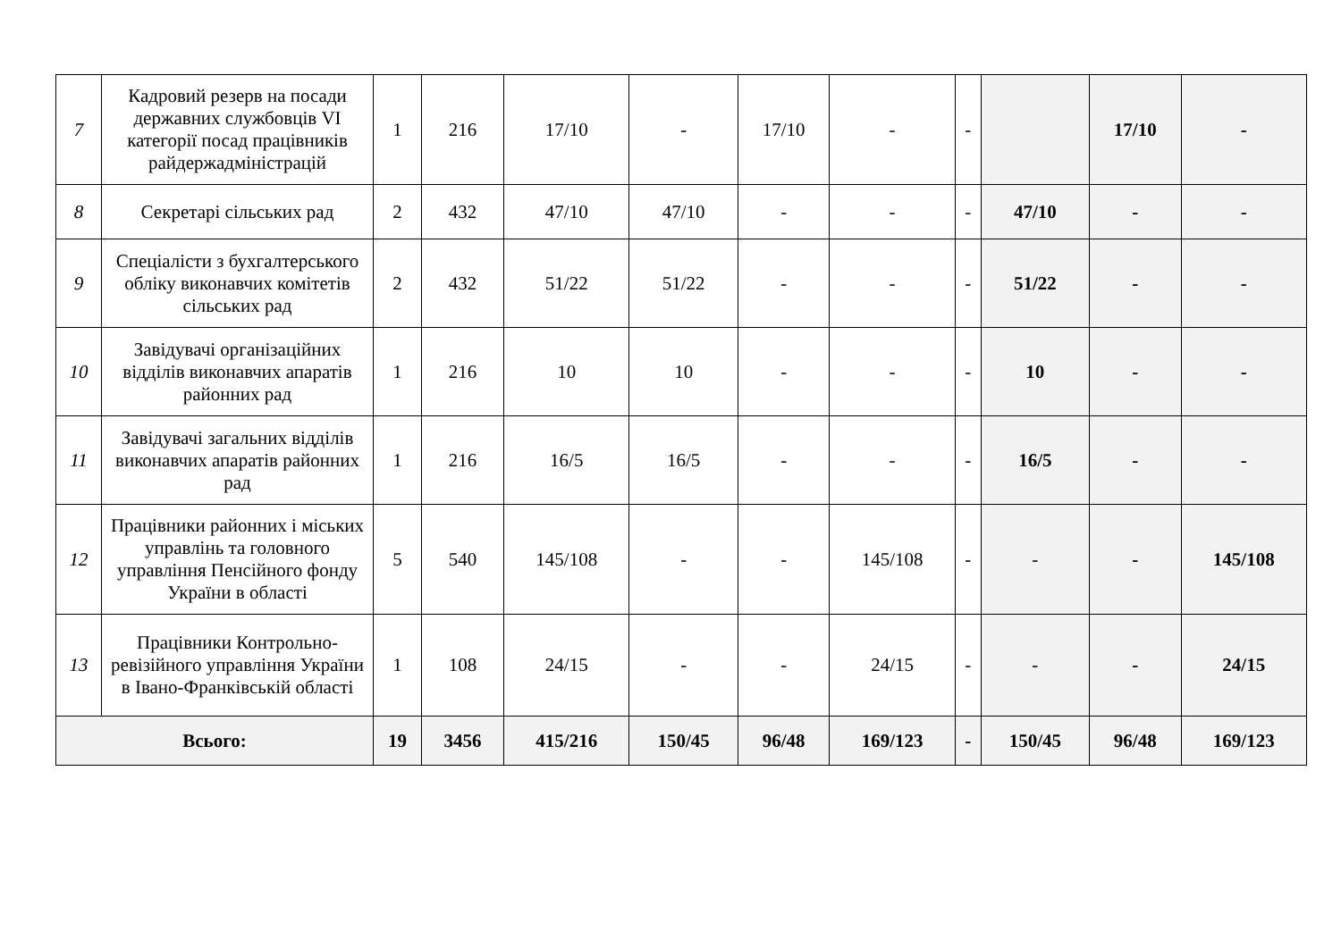| 7 | Кадровий резерв на посади державних службовців VI категорії посад працівників райдержадміністрацій | 1 | 216 | 17/10 | - | 17/10 | - | - | | 17/10 | - |
| 8 | Секретарі сільських рад | 2 | 432 | 47/10 | 47/10 | - | - | - | 47/10 | - | - |
| 9 | Спеціалісти з бухгалтерського обліку виконавчих комітетів сільських рад | 2 | 432 | 51/22 | 51/22 | - | - | - | 51/22 | - | - |
| 10 | Завідувачі організаційних відділів виконавчих апаратів районних рад | 1 | 216 | 10 | 10 | - | - | - | 10 | - | - |
| 11 | Завідувачі загальних відділів виконавчих апаратів районних рад | 1 | 216 | 16/5 | 16/5 | - | - | - | 16/5 | - | - |
| 12 | Працівники районних і міських управлінь та головного управління Пенсійного фонду України в області | 5 | 540 | 145/108 | - | - | 145/108 | - | - | - | 145/108 |
| 13 | Працівники Контрольно-ревізійного управління України в Івано-Франківській області | 1 | 108 | 24/15 | - | - | 24/15 | - | - | - | 24/15 |
| Всього: | | 19 | 3456 | 415/216 | 150/45 | 96/48 | 169/123 | - | 150/45 | 96/48 | 169/123 |